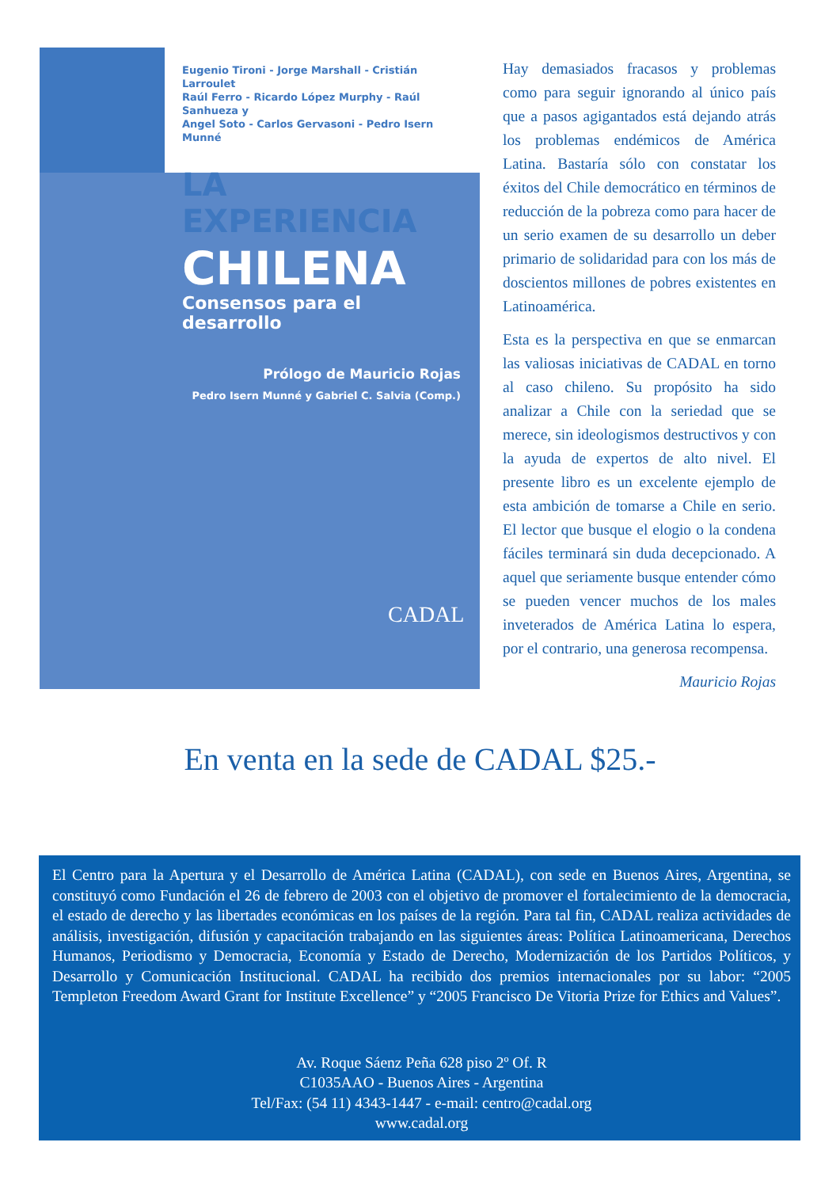Eugenio Tironi - Jorge Marshall - Cristián Larroulet
Raúl Ferro - Ricardo López Murphy - Raúl Sanhueza y
Angel Soto - Carlos Gervasoni - Pedro Isern Munné
LA EXPERIENCIA
CHILENA
Consensos para el desarrollo
Prólogo de Mauricio Rojas
Pedro Isern Munné y Gabriel C. Salvia (Comp.)
CADAL
Hay demasiados fracasos y problemas como para seguir ignorando al único país que a pasos agigantados está dejando atrás los problemas endémicos de América Latina. Bastaría sólo con constatar los éxitos del Chile democrático en términos de reducción de la pobreza como para hacer de un serio examen de su desarrollo un deber primario de solidaridad para con los más de doscientos millones de pobres existentes en Latinoamérica.
Esta es la perspectiva en que se enmarcan las valiosas iniciativas de CADAL en torno al caso chileno. Su propósito ha sido analizar a Chile con la seriedad que se merece, sin ideologismos destructivos y con la ayuda de expertos de alto nivel. El presente libro es un excelente ejemplo de esta ambición de tomarse a Chile en serio. El lector que busque el elogio o la condena fáciles terminará sin duda decepcionado. A aquel que seriamente busque entender cómo se pueden vencer muchos de los males inveterados de América Latina lo espera, por el contrario, una generosa recompensa.
Mauricio Rojas
En venta en la sede de CADAL $25.-
El Centro para la Apertura y el Desarrollo de América Latina (CADAL), con sede en Buenos Aires, Argentina, se constituyó como Fundación el 26 de febrero de 2003 con el objetivo de promover el fortalecimiento de la democracia, el estado de derecho y las libertades económicas en los países de la región. Para tal fin, CADAL realiza actividades de análisis, investigación, difusión y capacitación trabajando en las siguientes áreas: Política Latinoamericana, Derechos Humanos, Periodismo y Democracia, Economía y Estado de Derecho, Modernización de los Partidos Políticos, y Desarrollo y Comunicación Institucional. CADAL ha recibido dos premios internacionales por su labor: “2005 Templeton Freedom Award Grant for Institute Excellence” y “2005 Francisco De Vitoria Prize for Ethics and Values”.
Av. Roque Sáenz Peña 628 piso 2º Of. R
C1035AAO - Buenos Aires - Argentina
Tel/Fax: (54 11) 4343-1447 - e-mail: centro@cadal.org
www.cadal.org